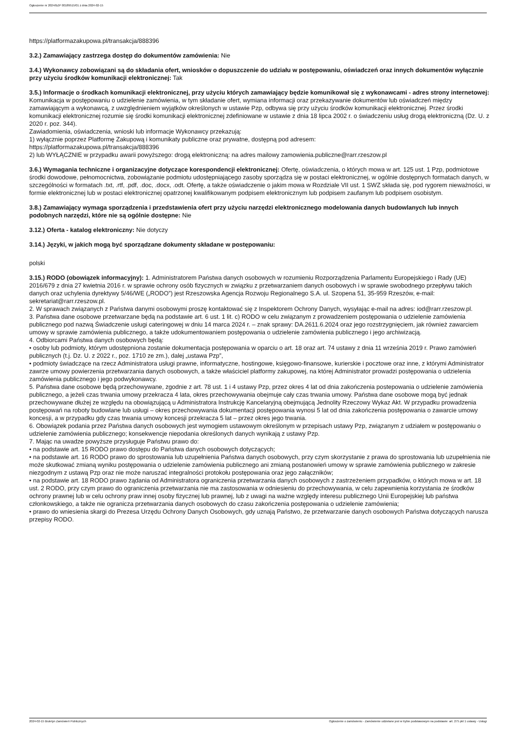Ogłoszenie nr 2024/BZP 00189515/01 z dnia 2024-02-15
https://platformazakupowa.pl/transakcja/888396
3.2.) Zamawiający zastrzega dostęp do dokumentów zamówienia: Nie
3.4.) Wykonawcy zobowiązani są do składania ofert, wniosków o dopuszczenie do udziału w postępowaniu, oświadczeń oraz innych dokumentów wyłącznie przy użyciu środków komunikacji elektronicznej: Tak
3.5.) Informacje o środkach komunikacji elektronicznej, przy użyciu których zamawiający będzie komunikował się z wykonawcami - adres strony internetowej: Komunikacja w postępowaniu o udzielenie zamówienia, w tym składanie ofert, wymiana informacji oraz przekazywanie dokumentów lub oświadczeń między zamawiającym a wykonawcą, z uwzględnieniem wyjątków określonych w ustawie Pzp, odbywa się przy użyciu środków komunikacji elektronicznej. Przez środki komunikacji elektronicznej rozumie się środki komunikacji elektronicznej zdefiniowane w ustawie z dnia 18 lipca 2002 r. o świadczeniu usług drogą elektroniczną (Dz. U. z 2020 r. poz. 344).
Zawiadomienia, oświadczenia, wnioski lub informacje Wykonawcy przekazują:
1) wyłącznie poprzez Platformę Zakupową i komunikaty publiczne oraz prywatne, dostępną pod adresem:
https://platformazakupowa.pl/transakcja/888396
2) lub WYŁĄCZNIE w przypadku awarii powyższego: drogą elektroniczną: na adres mailowy zamowienia.publiczne@rarr.rzeszow.pl
3.6.) Wymagania techniczne i organizacyjne dotyczące korespondencji elektronicznej: Ofertę, oświadczenia, o których mowa w art. 125 ust. 1 Pzp, podmiotowe środki dowodowe, pełnomocnictwa, zobowiązanie podmiotu udostępniającego zasoby sporządza się w postaci elektronicznej, w ogólnie dostępnych formatach danych, w szczególności w formatach .txt, .rtf, .pdf, .doc, .docx, .odt. Ofertę, a także oświadczenie o jakim mowa w Rozdziale VII ust. 1 SWZ składa się, pod rygorem nieważności, w formie elektronicznej lub w postaci elektronicznej opatrzonej kwalifikowanym podpisem elektronicznym lub podpisem zaufanym lub podpisem osobistym.
3.8.) Zamawiający wymaga sporządzenia i przedstawienia ofert przy użyciu narzędzi elektronicznego modelowania danych budowlanych lub innych podobnych narzędzi, które nie są ogólnie dostępne: Nie
3.12.) Oferta - katalog elektroniczny: Nie dotyczy
3.14.) Języki, w jakich mogą być sporządzane dokumenty składane w postępowaniu:
polski
3.15.) RODO (obowiązek informacyjny): 1. Administratorem Państwa danych osobowych w rozumieniu Rozporządzenia Parlamentu Europejskiego i Rady (UE) 2016/679 z dnia 27 kwietnia 2016 r. w sprawie ochrony osób fizycznych w związku z przetwarzaniem danych osobowych i w sprawie swobodnego przepływu takich danych oraz uchylenia dyrektywy 5/46/WE („RODO”) jest Rzeszowska Agencja Rozwoju Regionalnego S.A. ul. Szopena 51, 35-959 Rzeszów, e-mail: sekretariat@rarr.rzeszow.pl.
2. W sprawach związanych z Państwa danymi osobowymi proszę kontaktować się z Inspektorem Ochrony Danych, wysyłając e-mail na adres: iod@rarr.rzeszow.pl.
3. Państwa dane osobowe przetwarzane będą na podstawie art. 6 ust. 1 lit. c) RODO w celu związanym z prowadzeniem postępowania o udzielenie zamówienia publicznego pod nazwą Świadczenie usługi cateringowej w dniu 14 marca 2024 r. – znak sprawy: DA.2611.6.2024 oraz jego rozstrzygnięciem, jak również zawarciem umowy w sprawie zamówienia publicznego, a także udokumentowaniem postępowania o udzielenie zamówienia publicznego i jego archiwizacją.
4. Odbiorcami Państwa danych osobowych będą:
• osoby lub podmioty, którym udostępniona zostanie dokumentacja postępowania w oparciu o art. 18 oraz art. 74 ustawy z dnia 11 września 2019 r. Prawo zamówień publicznych (t.j. Dz. U. z 2022 r., poz. 1710 ze zm.), dalej „ustawa Pzp”,
• podmioty świadczące na rzecz Administratora usługi prawne, informatyczne, hostingowe, księgowo-finansowe, kurierskie i pocztowe oraz inne, z którymi Administrator zawrze umowy powierzenia przetwarzania danych osobowych, a także właściciel platformy zakupowej, na której Administrator prowadzi postępowania o udzielenia zamówienia publicznego i jego podwykonawcy.
5. Państwa dane osobowe będą przechowywane, zgodnie z art. 78 ust. 1 i 4 ustawy Pzp, przez okres 4 lat od dnia zakończenia postepowania o udzielenie zamówienia publicznego, a jeżeli czas trwania umowy przekracza 4 lata, okres przechowywania obejmuje cały czas trwania umowy. Państwa dane osobowe mogą być jednak przechowywane dłużej ze względu na obowiązującą u Administratora Instrukcję Kancelaryjną obejmującą Jednolity Rzeczowy Wykaz Akt. W przypadku prowadzenia postępowań na roboty budowlane lub usługi – okres przechowywania dokumentacji postępowania wynosi 5 lat od dnia zakończenia postępowania o zawarcie umowy koncesji, a w przypadku gdy czas trwania umowy koncesji przekracza 5 lat – przez okres jego trwania.
6. Obowiązek podania przez Państwa danych osobowych jest wymogiem ustawowym określonym w przepisach ustawy Pzp, związanym z udziałem w postępowaniu o udzielenie zamówienia publicznego; konsekwencje niepodania określonych danych wynikają z ustawy Pzp.
7. Mając na uwadze powyższe przysługuje Państwu prawo do:
• na podstawie art. 15 RODO prawo dostępu do Państwa danych osobowych dotyczących;
• na podstawie art. 16 RODO prawo do sprostowania lub uzupełnienia Państwa danych osobowych, przy czym skorzystanie z prawa do sprostowania lub uzupełnienia nie może skutkować zmianą wyniku postępowania o udzielenie zamówienia publicznego ani zmianą postanowień umowy w sprawie zamówienia publicznego w zakresie niezgodnym z ustawą Pzp oraz nie może naruszać integralności protokołu postępowania oraz jego załączników;
• na podstawie art. 18 RODO prawo żądania od Administratora ograniczenia przetwarzania danych osobowych z zastrzeżeniem przypadków, o których mowa w art. 18 ust. 2 RODO, przy czym prawo do ograniczenia przetwarzania nie ma zastosowania w odniesieniu do przechowywania, w celu zapewnienia korzystania ze środków ochrony prawnej lub w celu ochrony praw innej osoby fizycznej lub prawnej, lub z uwagi na ważne względy interesu publicznego Unii Europejskiej lub państwa członkowskiego, a także nie ogranicza przetwarzania danych osobowych do czasu zakończenia postępowania o udzielenie zamówienia;
• prawo do wniesienia skargi do Prezesa Urzędu Ochrony Danych Osobowych, gdy uznają Państwo, że przetwarzanie danych osobowych Państwa dotyczących narusza przepisy RODO.
2024-02-15 Biuletyn Zamówień Publicznych Ogłoszenie o zamówieniu - Zamówienie udzielane jest w trybie podstawowym na podstawie: art. 275 pkt 1 ustawy - Usługi